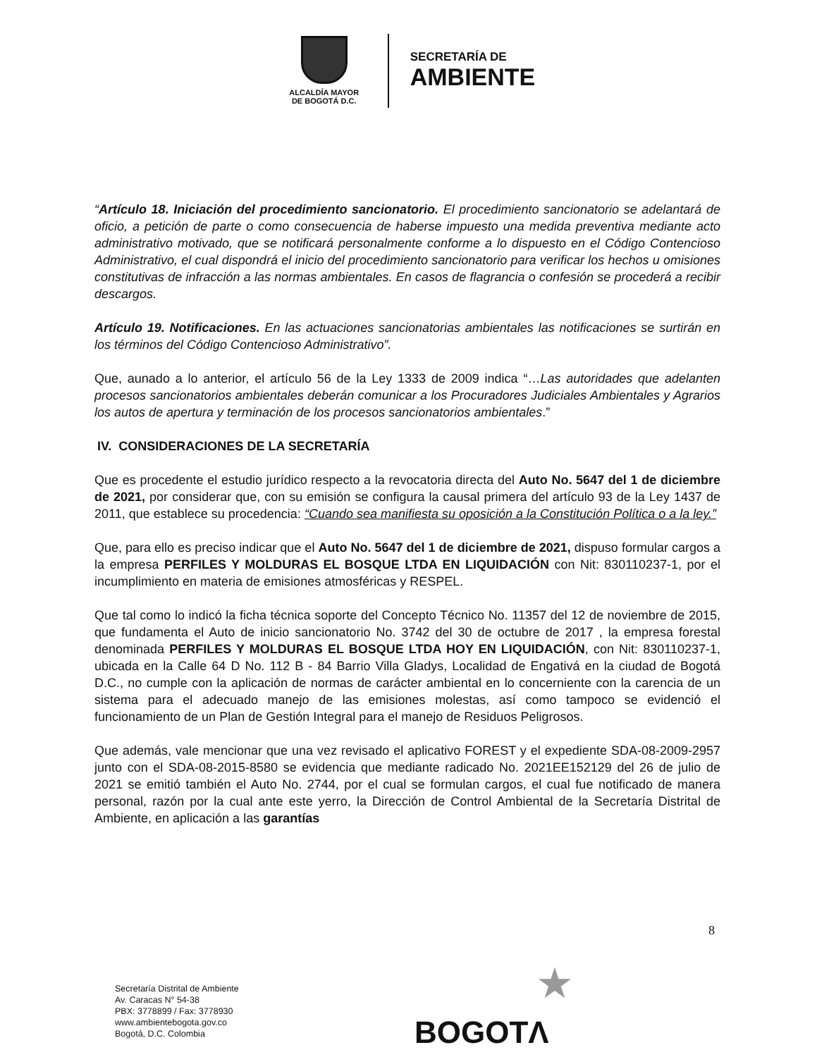ALCALDÍA MAYOR
DE BOGOTÁ D.C.
SECRETARÍA DE
AMBIENTE
“Artículo 18. Iniciación del procedimiento sancionatorio. El procedimiento sancionatorio se adelantará de oficio, a petición de parte o como consecuencia de haberse impuesto una medida preventiva mediante acto administrativo motivado, que se notificará personalmente conforme a lo dispuesto en el Código Contencioso Administrativo, el cual dispondrá el inicio del procedimiento sancionatorio para verificar los hechos u omisiones constitutivas de infracción a las normas ambientales. En casos de flagrancia o confesión se procederá a recibir descargos.
Artículo 19. Notificaciones. En las actuaciones sancionatorias ambientales las notificaciones se surtirán en los términos del Código Contencioso Administrativo”.
Que, aunado a lo anterior, el artículo 56 de la Ley 1333 de 2009 indica “…Las autoridades que adelanten procesos sancionatorios ambientales deberán comunicar a los Procuradores Judiciales Ambientales y Agrarios los autos de apertura y terminación de los procesos sancionatorios ambientales.”
IV. CONSIDERACIONES DE LA SECRETARÍA
Que es procedente el estudio jurídico respecto a la revocatoria directa del Auto No. 5647 del 1 de diciembre de 2021, por considerar que, con su emisión se configura la causal primera del artículo 93 de la Ley 1437 de 2011, que establece su procedencia: “Cuando sea manifiesta su oposición a la Constitución Política o a la ley.”
Que, para ello es preciso indicar que el Auto No. 5647 del 1 de diciembre de 2021, dispuso formular cargos a la empresa PERFILES Y MOLDURAS EL BOSQUE LTDA EN LIQUIDACIÓN con Nit: 830110237-1, por el incumplimiento en materia de emisiones atmosféricas y RESPEL.
Que tal como lo indicó la ficha técnica soporte del Concepto Técnico No. 11357 del 12 de noviembre de 2015, que fundamenta el Auto de inicio sancionatorio No. 3742 del 30 de octubre de 2017 , la empresa forestal denominada PERFILES Y MOLDURAS EL BOSQUE LTDA HOY EN LIQUIDACIÓN, con Nit: 830110237-1, ubicada en la Calle 64 D No. 112 B - 84 Barrio Villa Gladys, Localidad de Engativá en la ciudad de Bogotá D.C., no cumple con la aplicación de normas de carácter ambiental en lo concerniente con la carencia de un sistema para el adecuado manejo de las emisiones molestas, así como tampoco se evidenció el funcionamiento de un Plan de Gestión Integral para el manejo de Residuos Peligrosos.
Que además, vale mencionar que una vez revisado el aplicativo FOREST y el expediente SDA-08-2009-2957 junto con el SDA-08-2015-8580 se evidencia que mediante radicado No. 2021EE152129 del 26 de julio de 2021 se emitió también el Auto No. 2744, por el cual se formulan cargos, el cual fue notificado de manera personal, razón por la cual ante este yerro, la Dirección de Control Ambiental de la Secretaría Distrital de Ambiente, en aplicación a las garantías
8
Secretaría Distrital de Ambiente
Av. Caracas N° 54-38
PBX: 3778899 / Fax: 3778930
www.ambientebogota.gov.co
Bogotá, D.C. Colombia
★
BOGOTΛ